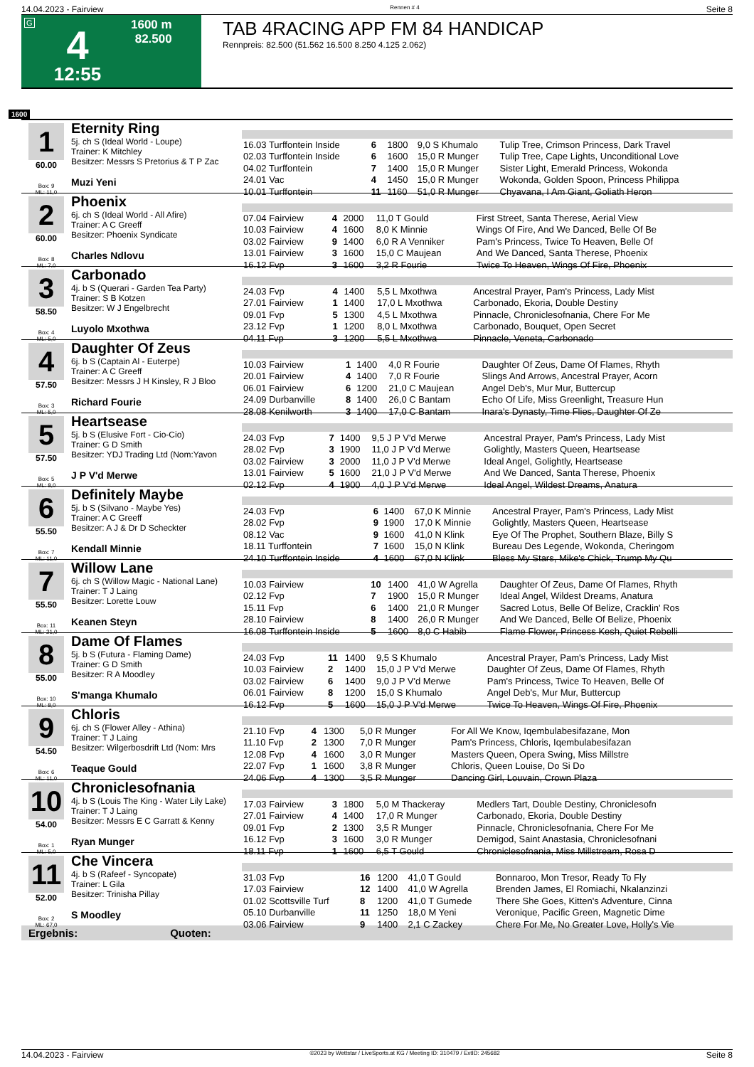14.04.2023 - Fairview Rennen # 4 Seite 8
G
4
12:55
1600 m
82.500
TAB 4RACING APP FM 84 HANDICAP
Rennpreis: 82.500 (51.562 16.500 8.250 4.125 2.062)
1600
1
60.00
Box: 9
ML: 11,0
Eternity Ring
5j. ch S (Ideal World - Loupe)
Trainer: K Mitchley
Besitzer: Messrs S Pretorius & T P Zac
Muzi Yeni
| 16.03 Turffontein Inside | 6 | 1800 | 9,0 S Khumalo | Tulip Tree, Crimson Princess, Dark Travel |
| 02.03 Turffontein Inside | 6 | 1600 | 15,0 R Munger | Tulip Tree, Cape Lights, Unconditional Love |
| 04.02 Turffontein | 7 | 1400 | 15,0 R Munger | Sister Light, Emerald Princess, Wokonda |
| 24.01 Vac | 4 | 1450 | 15,0 R Munger | Wokonda, Golden Spoon, Princess Philippa |
| 10.01 Turffontein | 11 | 1160 | 51,0 R Munger | Chyavana, I Am Giant, Goliath Heron |
2
60.00
Box: 8
ML: 7,0
Phoenix
6j. ch S (Ideal World - All Afire)
Trainer: A C Greeff
Besitzer: Phoenix Syndicate
Charles Ndlovu
| 07.04 Fairview | 4 | 2000 | 11,0 T Gould | First Street, Santa Therese, Aerial View |
| 10.03 Fairview | 4 | 1600 | 8,0 K Minnie | Wings Of Fire, And We Danced, Belle Of Be |
| 03.02 Fairview | 9 | 1400 | 6,0 R A Venniker | Pam's Princess, Twice To Heaven, Belle Of |
| 13.01 Fairview | 3 | 1600 | 15,0 C Maujean | And We Danced, Santa Therese, Phoenix |
| 16.12 Fvp | 3 | 1600 | 3,2 R Fourie | Twice To Heaven, Wings Of Fire, Phoenix |
3
58.50
Box: 4
ML: 5,0
Carbonado
4j. b S (Querari - Garden Tea Party)
Trainer: S B Kotzen
Besitzer: W J Engelbrecht
Luyolo Mxothwa
| 24.03 Fvp | 4 | 1400 | 5,5 L Mxothwa | Ancestral Prayer, Pam's Princess, Lady Mist |
| 27.01 Fairview | 1 | 1400 | 17,0 L Mxothwa | Carbonado, Ekoria, Double Destiny |
| 09.01 Fvp | 5 | 1300 | 4,5 L Mxothwa | Pinnacle, Chroniclesofnania, Chere For Me |
| 23.12 Fvp | 1 | 1200 | 8,0 L Mxothwa | Carbonado, Bouquet, Open Secret |
| 04.11 Fvp | 3 | 1200 | 5,5 L Mxothwa | Pinnacle, Veneta, Carbonado |
4
57.50
Box: 3
ML: 5,0
Daughter Of Zeus
6j. b S (Captain Al - Euterpe)
Trainer: A C Greeff
Besitzer: Messrs J H Kinsley, R J Bloo
Richard Fourie
| 10.03 Fairview | 1 | 1400 | 4,0 R Fourie | Daughter Of Zeus, Dame Of Flames, Rhyth |
| 20.01 Fairview | 4 | 1400 | 7,0 R Fourie | Slings And Arrows, Ancestral Prayer, Acorn |
| 06.01 Fairview | 6 | 1200 | 21,0 C Maujean | Angel Deb's, Mur Mur, Buttercup |
| 24.09 Durbanville | 8 | 1400 | 26,0 C Bantam | Echo Of Life, Miss Greenlight, Treasure Hun |
| 28.08 Kenilworth | 3 | 1400 | 17,0 C Bantam | Inara's Dynasty, Time Flies, Daughter Of Ze |
5
57.50
Box: 5
ML: 8,0
Heartsease
5j. b S (Elusive Fort - Cio-Cio)
Trainer: G D Smith
Besitzer: YDJ Trading Ltd (Nom:Yavon
J P V'd Merwe
| 24.03 Fvp | 7 | 1400 | 9,5 J P V'd Merwe | Ancestral Prayer, Pam's Princess, Lady Mist |
| 28.02 Fvp | 3 | 1900 | 11,0 J P V'd Merwe | Golightly, Masters Queen, Heartsease |
| 03.02 Fairview | 3 | 2000 | 11,0 J P V'd Merwe | Ideal Angel, Golightly, Heartsease |
| 13.01 Fairview | 5 | 1600 | 21,0 J P V'd Merwe | And We Danced, Santa Therese, Phoenix |
| 02.12 Fvp | 4 | 1900 | 4,0 J P V'd Merwe | Ideal Angel, Wildest Dreams, Anatura |
6
55.50
Box: 7
ML: 11,0
Definitely Maybe
5j. b S (Silvano - Maybe Yes)
Trainer: A C Greeff
Besitzer: A J & Dr D Scheckter
Kendall Minnie
| 24.03 Fvp | 6 | 1400 | 67,0 K Minnie | Ancestral Prayer, Pam's Princess, Lady Mist |
| 28.02 Fvp | 9 | 1900 | 17,0 K Minnie | Golightly, Masters Queen, Heartsease |
| 08.12 Vac | 9 | 1600 | 41,0 N Klink | Eye Of The Prophet, Southern Blaze, Billy S |
| 18.11 Turffontein | 7 | 1600 | 15,0 N Klink | Bureau Des Legende, Wokonda, Cheringom |
| 24.10 Turffontein Inside | 4 | 1600 | 67,0 N Klink | Bless My Stars, Mike's Chick, Trump My Qu |
7
55.50
Box: 11
ML: 21,0
Willow Lane
6j. ch S (Willow Magic - National Lane)
Trainer: T J Laing
Besitzer: Lorette Louw
Keanen Steyn
| 10.03 Fairview | 10 | 1400 | 41,0 W Agrella | Daughter Of Zeus, Dame Of Flames, Rhyth |
| 02.12 Fvp | 7 | 1900 | 15,0 R Munger | Ideal Angel, Wildest Dreams, Anatura |
| 15.11 Fvp | 6 | 1400 | 21,0 R Munger | Sacred Lotus, Belle Of Belize, Cracklin' Ros |
| 28.10 Fairview | 8 | 1400 | 26,0 R Munger | And We Danced, Belle Of Belize, Phoenix |
| 16.08 Turffontein Inside | 5 | 1600 | 8,0 C Habib | Flame Flower, Princess Kesh, Quiet Rebelli |
8
55.00
Box: 10
ML: 8,0
Dame Of Flames
5j. b S (Futura - Flaming Dame)
Trainer: G D Smith
Besitzer: R A Moodley
S'manga Khumalo
| 24.03 Fvp | 11 | 1400 | 9,5 S Khumalo | Ancestral Prayer, Pam's Princess, Lady Mist |
| 10.03 Fairview | 2 | 1400 | 15,0 J P V'd Merwe | Daughter Of Zeus, Dame Of Flames, Rhyth |
| 03.02 Fairview | 6 | 1400 | 9,0 J P V'd Merwe | Pam's Princess, Twice To Heaven, Belle Of |
| 06.01 Fairview | 8 | 1200 | 15,0 S Khumalo | Angel Deb's, Mur Mur, Buttercup |
| 16.12 Fvp | 5 | 1600 | 15,0 J P V'd Merwe | Twice To Heaven, Wings Of Fire, Phoenix |
9
54.50
Box: 6
ML: 11,0
Chloris
6j. ch S (Flower Alley - Athina)
Trainer: T J Laing
Besitzer: Wilgerbosdrift Ltd (Nom: Mrs
Teaque Gould
| 21.10 Fvp | 4 | 1300 | 5,0 R Munger | For All We Know, Iqembulabesifazane, Mon |
| 11.10 Fvp | 2 | 1300 | 7,0 R Munger | Pam's Princess, Chloris, Iqembulabesifazan |
| 12.08 Fvp | 4 | 1600 | 3,0 R Munger | Masters Queen, Opera Swing, Miss Millstre |
| 22.07 Fvp | 1 | 1600 | 3,8 R Munger | Chloris, Queen Louise, Do Si Do |
| 24.06 Fvp | 4 | 1300 | 3,5 R Munger | Dancing Girl, Louvain, Crown Plaza |
10
54.00
Box: 1
ML: 5,0
Chroniclesofnania
4j. b S (Louis The King - Water Lily Lake)
Trainer: T J Laing
Besitzer: Messrs E C Garratt & Kenny
Ryan Munger
| 17.03 Fairview | 3 | 1800 | 5,0 M Thackeray | Medlers Tart, Double Destiny, Chroniclesofn |
| 27.01 Fairview | 4 | 1400 | 17,0 R Munger | Carbonado, Ekoria, Double Destiny |
| 09.01 Fvp | 2 | 1300 | 3,5 R Munger | Pinnacle, Chroniclesofnania, Chere For Me |
| 16.12 Fvp | 3 | 1600 | 3,0 R Munger | Demigod, Saint Anastasia, Chroniclesofnani |
| 18.11 Fvp | 1 | 1600 | 6,5 T Gould | Chroniclesofnania, Miss Millstream, Rosa D |
11
52.00
Box: 2
ML: 67,0
Che Vincera
4j. b S (Rafeef - Syncopate)
Trainer: L Gila
Besitzer: Trinisha Pillay
S Moodley
| 31.03 Fvp | 16 | 1200 | 41,0 T Gould | Bonnaroo, Mon Tresor, Ready To Fly |
| 17.03 Fairview | 12 | 1400 | 41,0 W Agrella | Brenden James, El Romiachi, Nkalanzinzi |
| 01.02 Scottsville Turf | 8 | 1200 | 41,0 T Gumede | There She Goes, Kitten's Adventure, Cinna |
| 05.10 Durbanville | 11 | 1250 | 18,0 M Yeni | Veronique, Pacific Green, Magnetic Dime |
| 03.06 Fairview | 9 | 1400 | 2,1 C Zackey | Chere For Me, No Greater Love, Holly's Vie |
Ergebnis: Quoten:
14.04.2023 - Fairview ©2023 by Wettstar / LiveSports.at KG / Meeting ID: 310479 / ExtID: 245682 Seite 8